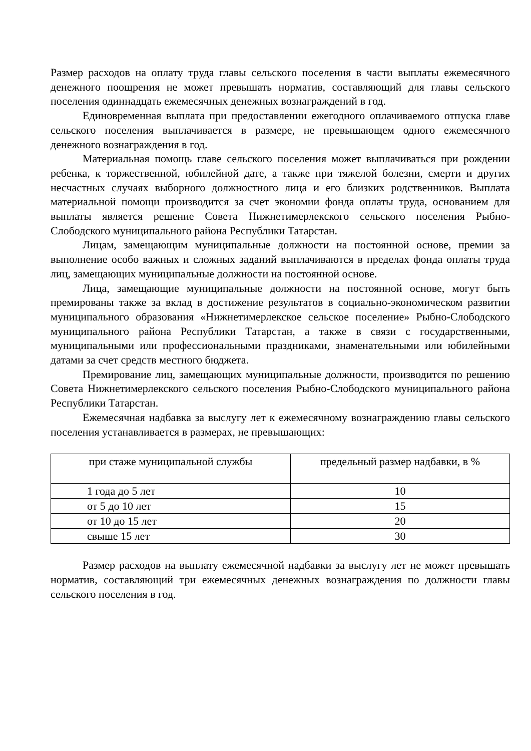Размер расходов на оплату труда главы сельского поселения в части выплаты ежемесячного денежного поощрения не может превышать норматив, составляющий для главы сельского поселения одиннадцать ежемесячных денежных вознаграждений в год.
Единовременная выплата при предоставлении ежегодного оплачиваемого отпуска главе сельского поселения выплачивается в размере, не превышающем одного ежемесячного денежного вознаграждения в год.
Материальная помощь главе сельского поселения может выплачиваться при рождении ребенка, к торжественной, юбилейной дате, а также при тяжелой болезни, смерти и других несчастных случаях выборного должностного лица и его близких родственников. Выплата материальной помощи производится за счет экономии фонда оплаты труда, основанием для выплаты является решение Совета Нижнетимерлекского сельского поселения Рыбно-Слободского муниципального района Республики Татарстан.
Лицам, замещающим муниципальные должности на постоянной основе, премии за выполнение особо важных и сложных заданий выплачиваются в пределах фонда оплаты труда лиц, замещающих муниципальные должности на постоянной основе.
Лица, замещающие муниципальные должности на постоянной основе, могут быть премированы также за вклад в достижение результатов в социально-экономическом развитии муниципального образования «Нижнетимерлекское сельское поселение» Рыбно-Слободского муниципального района Республики Татарстан, а также в связи с государственными, муниципальными или профессиональными праздниками, знаменательными или юбилейными датами за счет средств местного бюджета.
Премирование лиц, замещающих муниципальные должности, производится по решению Совета Нижнетимерлекского сельского поселения Рыбно-Слободского муниципального района Республики Татарстан.
Ежемесячная надбавка за выслугу лет к ежемесячному вознаграждению главы сельского поселения устанавливается в размерах, не превышающих:
| при стаже муниципальной службы | предельный размер надбавки, в % |
| 1 года до 5 лет | 10 |
| от 5 до 10 лет | 15 |
| от 10 до 15 лет | 20 |
| свыше 15 лет | 30 |
Размер расходов на выплату ежемесячной надбавки за выслугу лет не может превышать норматив, составляющий три ежемесячных денежных вознаграждения по должности главы сельского поселения в год.